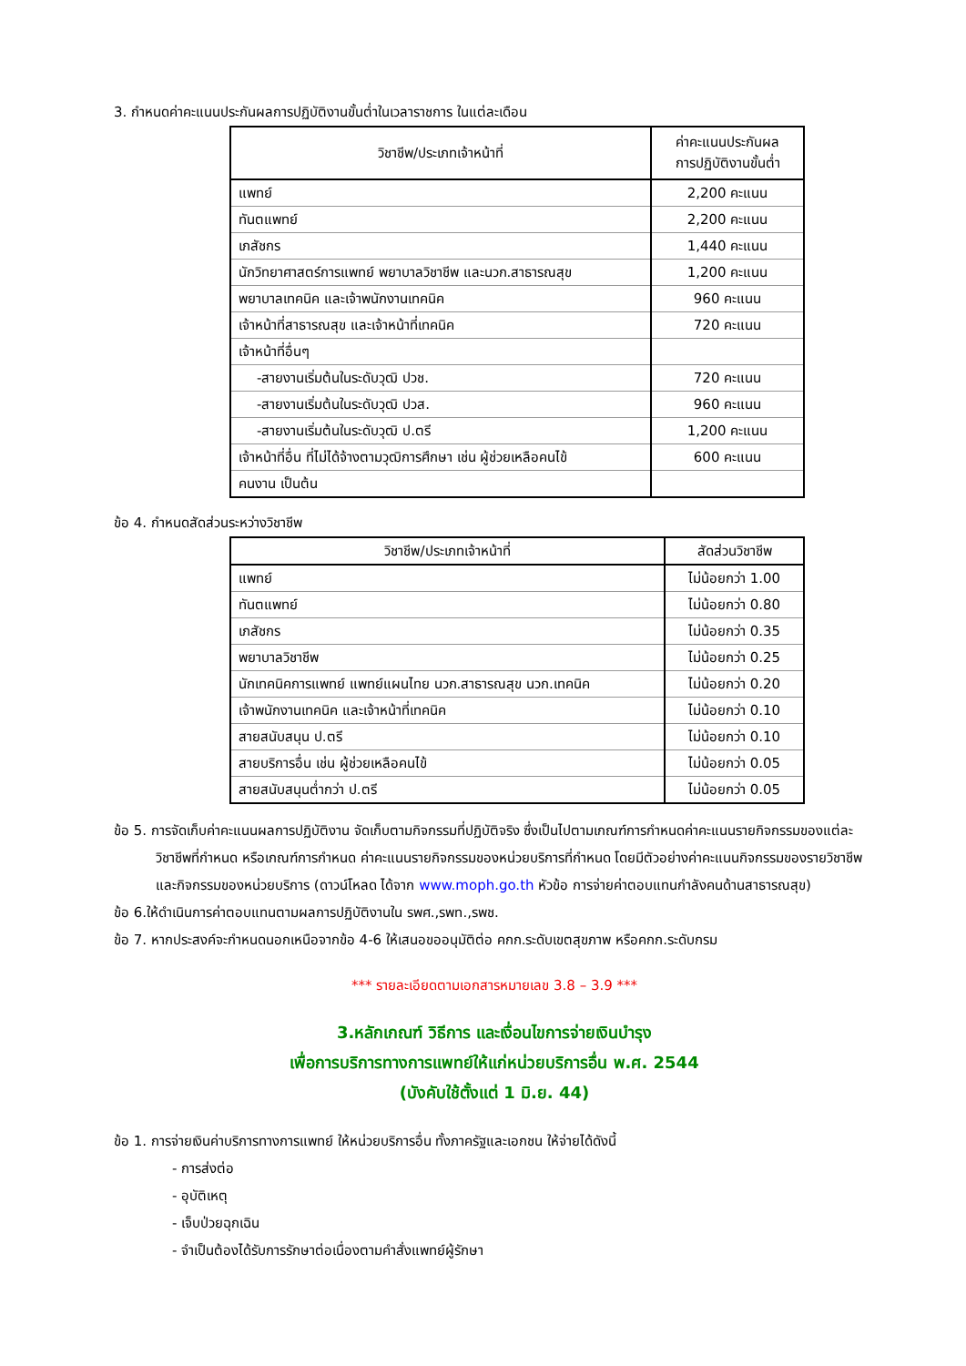3. กำหนดค่าคะแนนประกันผลการปฏิบัติงานขั้นต่ำในเวลาราชการ ในแต่ละเดือน
| วิชาชีพ/ประเภทเจ้าหน้าที่ | ค่าคะแนนประกันผล การปฏิบัติงานขั้นต่ำ |
| --- | --- |
| แพทย์ | 2,200 คะแนน |
| ทันตแพทย์ | 2,200 คะแนน |
| เภสัชกร | 1,440 คะแนน |
| นักวิทยาศาสตร์การแพทย์ พยาบาลวิชาชีพ และนวก.สาธารณสุข | 1,200 คะแนน |
| พยาบาลเทคนิค และเจ้าพนักงานเทคนิค | 960 คะแนน |
| เจ้าหน้าที่สาธารณสุข และเจ้าหน้าที่เทคนิค | 720 คะแนน |
| เจ้าหน้าที่อื่นๆ | |
| -สายงานเริ่มต้นในระดับวุฒิ ปวช. | 720 คะแนน |
| -สายงานเริ่มต้นในระดับวุฒิ ปวส. | 960 คะแนน |
| -สายงานเริ่มต้นในระดับวุฒิ ป.ตรี | 1,200 คะแนน |
| เจ้าหน้าที่อื่น ที่ไม่ได้จ้างตามวุฒิการศึกษา เช่น ผู้ช่วยเหลือคนไข้ | 600 คะแนน |
| คนงาน เป็นต้น | |
ข้อ 4. กำหนดสัดส่วนระหว่างวิชาชีพ
| วิชาชีพ/ประเภทเจ้าหน้าที่ | สัดส่วนวิชาชีพ |
| --- | --- |
| แพทย์ | ไม่น้อยกว่า 1.00 |
| ทันตแพทย์ | ไม่น้อยกว่า 0.80 |
| เภสัชกร | ไม่น้อยกว่า 0.35 |
| พยาบาลวิชาชีพ | ไม่น้อยกว่า 0.25 |
| นักเทคนิคการแพทย์ แพทย์แผนไทย นวก.สาธารณสุข นวก.เทคนิค | ไม่น้อยกว่า 0.20 |
| เจ้าพนักงานเทคนิค และเจ้าหน้าที่เทคนิค | ไม่น้อยกว่า 0.10 |
| สายสนับสนุน ป.ตรี | ไม่น้อยกว่า 0.10 |
| สายบริการอื่น เช่น ผู้ช่วยเหลือคนไข้ | ไม่น้อยกว่า 0.05 |
| สายสนับสนุนต่ำกว่า ป.ตรี | ไม่น้อยกว่า 0.05 |
ข้อ 5. การจัดเก็บค่าคะแนนผลการปฏิบัติงาน จัดเก็บตามกิจกรรมที่ปฏิบัติจริง ซึ่งเป็นไปตามเกณฑ์การกำหนดค่าคะแนนรายกิจกรรมของแต่ละวิชาชีพที่กำหนด หรือเกณฑ์การกำหนด ค่าคะแนนรายกิจกรรมของหน่วยบริการที่กำหนด โดยมีตัวอย่างค่าคะแนนกิจกรรมของรายวิชาชีพและกิจกรรมของหน่วยบริการ (ดาวน์โหลด ได้จาก www.moph.go.th หัวข้อ การจ่ายค่าตอบแทนกำลังคนด้านสาธารณสุข)
ข้อ 6.ให้ดำเนินการค่าตอบแทนตามผลการปฏิบัติงานใน รพศ.,รพท.,รพช.
ข้อ 7. หากประสงค์จะกำหนดนอกเหนือจากข้อ 4-6 ให้เสนอขออนุมัติต่อ คกก.ระดับเขตสุขภาพ หรือคกก.ระดับกรม
*** รายละเอียดตามเอกสารหมายเลข 3.8 – 3.9 ***
3.หลักเกณฑ์ วิธีการ และเงื่อนไขการจ่ายเงินบำรุง
เพื่อการบริการทางการแพทย์ให้แก่หน่วยบริการอื่น พ.ศ. 2544
(บังคับใช้ตั้งแต่ 1 มิ.ย. 44)
ข้อ 1. การจ่ายเงินค่าบริการทางการแพทย์ ให้หน่วยบริการอื่น ทั้งภาครัฐและเอกชน ให้จ่ายได้ดังนี้
- การส่งต่อ
- อุบัติเหตุ
- เจ็บป่วยฉุกเฉิน
- จำเป็นต้องได้รับการรักษาต่อเนื่องตามคำสั่งแพทย์ผู้รักษา